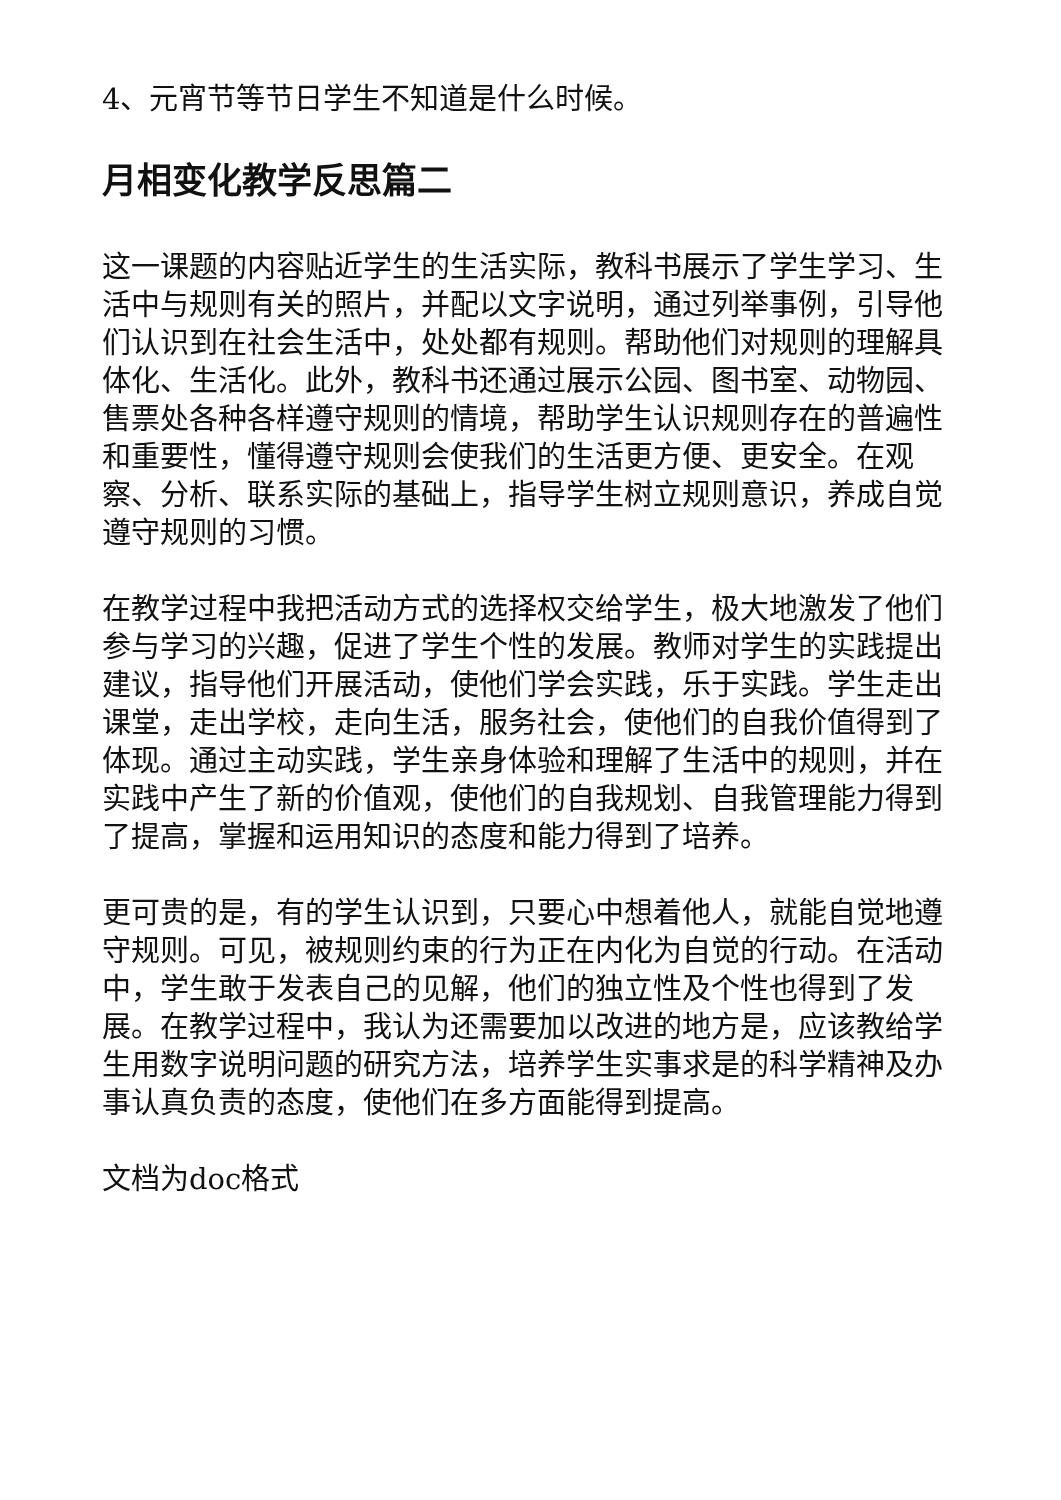4、元宵节等节日学生不知道是什么时候。
月相变化教学反思篇二
这一课题的内容贴近学生的生活实际，教科书展示了学生学习、生活中与规则有关的照片，并配以文字说明，通过列举事例，引导他们认识到在社会生活中，处处都有规则。帮助他们对规则的理解具体化、生活化。此外，教科书还通过展示公园、图书室、动物园、售票处各种各样遵守规则的情境，帮助学生认识规则存在的普遍性和重要性，懂得遵守规则会使我们的生活更方便、更安全。在观察、分析、联系实际的基础上，指导学生树立规则意识，养成自觉遵守规则的习惯。
在教学过程中我把活动方式的选择权交给学生，极大地激发了他们参与学习的兴趣，促进了学生个性的发展。教师对学生的实践提出建议，指导他们开展活动，使他们学会实践，乐于实践。学生走出课堂，走出学校，走向生活，服务社会，使他们的自我价值得到了体现。通过主动实践，学生亲身体验和理解了生活中的规则，并在实践中产生了新的价值观，使他们的自我规划、自我管理能力得到了提高，掌握和运用知识的态度和能力得到了培养。
更可贵的是，有的学生认识到，只要心中想着他人，就能自觉地遵守规则。可见，被规则约束的行为正在内化为自觉的行动。在活动中，学生敢于发表自己的见解，他们的独立性及个性也得到了发展。在教学过程中，我认为还需要加以改进的地方是，应该教给学生用数字说明问题的研究方法，培养学生实事求是的科学精神及办事认真负责的态度，使他们在多方面能得到提高。
文档为doc格式